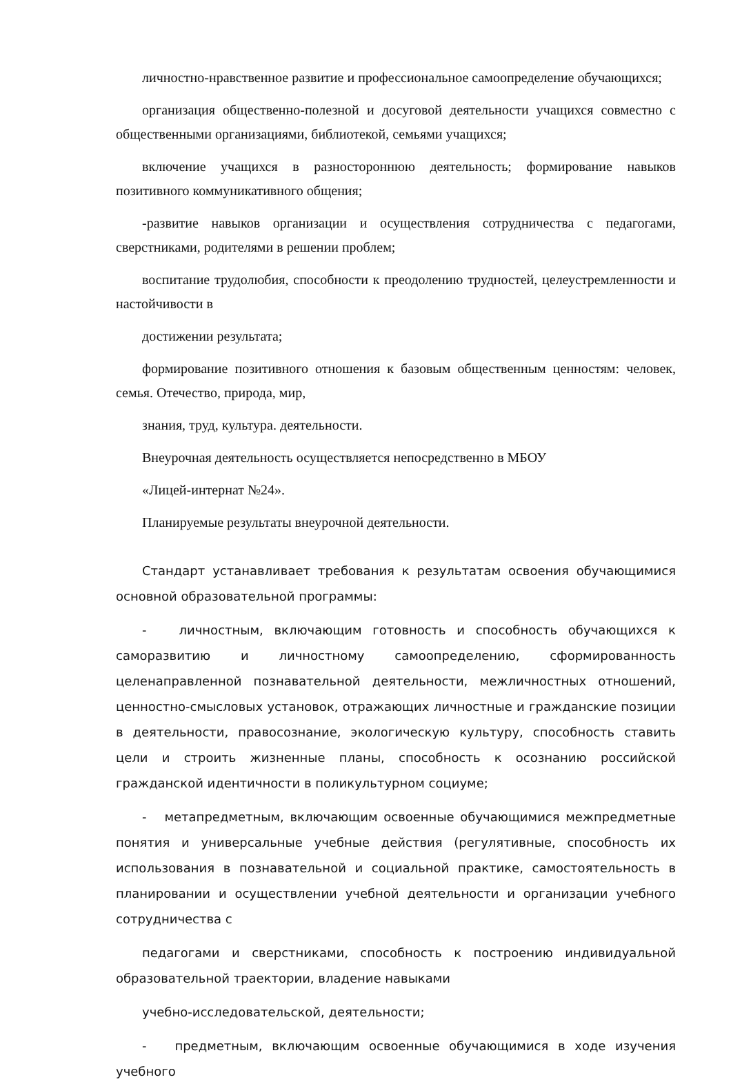личностно-нравственное развитие и профессиональное самоопределение обучающихся;
организация общественно-полезной и досуговой деятельности учащихся совместно с общественными организациями, библиотекой, семьями учащихся;
включение учащихся в разностороннюю деятельность; формирование навыков позитивного коммуникативного общения;
-развитие навыков организации и осуществления сотрудничества с педагогами, сверстниками, родителями в решении проблем;
воспитание трудолюбия, способности к преодолению трудностей, целеустремленности и настойчивости в
достижении результата;
формирование позитивного отношения к базовым общественным ценностям: человек, семья. Отечество, природа, мир,
знания, труд, культура. деятельности.
Внеурочная деятельность осуществляется непосредственно в МБОУ
«Лицей-интернат №24».
Планируемые результаты внеурочной деятельности.
Стандарт устанавливает требования к результатам освоения обучающимися основной образовательной программы:
- личностным, включающим готовность и способность обучающихся к саморазвитию и личностному самоопределению, сформированность целенаправленной познавательной деятельности, межличностных отношений, ценностно-смысловых установок, отражающих личностные и гражданские позиции в деятельности, правосознание, экологическую культуру, способность ставить цели и строить жизненные планы, способность к осознанию российской гражданской идентичности в поликультурном социуме;
- метапредметным, включающим освоенные обучающимися межпредметные понятия и универсальные учебные действия (регулятивные, способность их использования в познавательной и социальной практике, самостоятельность в планировании и осуществлении учебной деятельности и организации учебного сотрудничества с
педагогами и сверстниками, способность к построению индивидуальной образовательной траектории, владение навыками
учебно-исследовательской, деятельности;
- предметным, включающим освоенные обучающимися в ходе изучения учебного